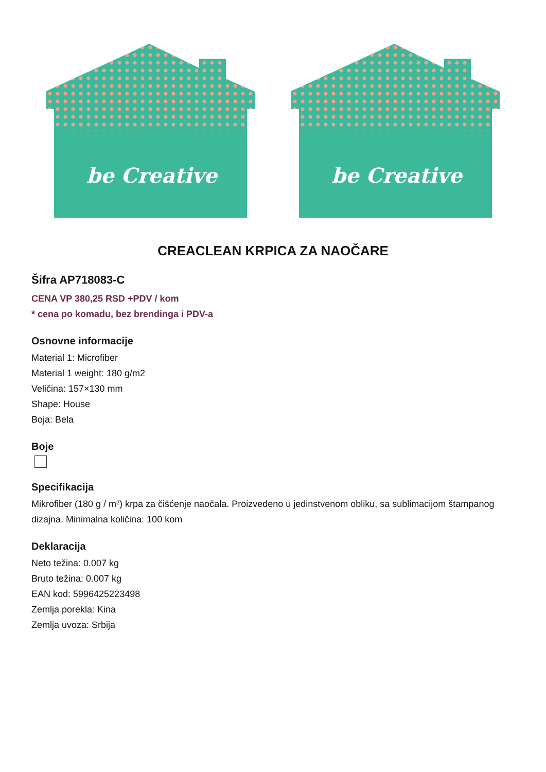be Creative
be Creative
CREACLEAN KRPICA ZA NAOČARE
Šifra AP718083-C
CENA VP 380,25 RSD +PDV / kom
* cena po komadu, bez brendinga i PDV-a
Osnovne informacije
Material 1: Microfiber
Material 1 weight: 180 g/m2
Veličina: 157×130 mm
Shape: House
Boja: Bela
Boje
Specifikacija
Mikrofiber (180 g / m²) krpa za čišćenje naočala. Proizvedeno u jedinstvenom obliku, sa sublimacijom štampanog dizajna. Minimalna količina: 100 kom
Deklaracija
Neto težina: 0.007 kg
Bruto težina: 0.007 kg
EAN kod: 5996425223498
Zemlja porekla: Kina
Zemlja uvoza: Srbija